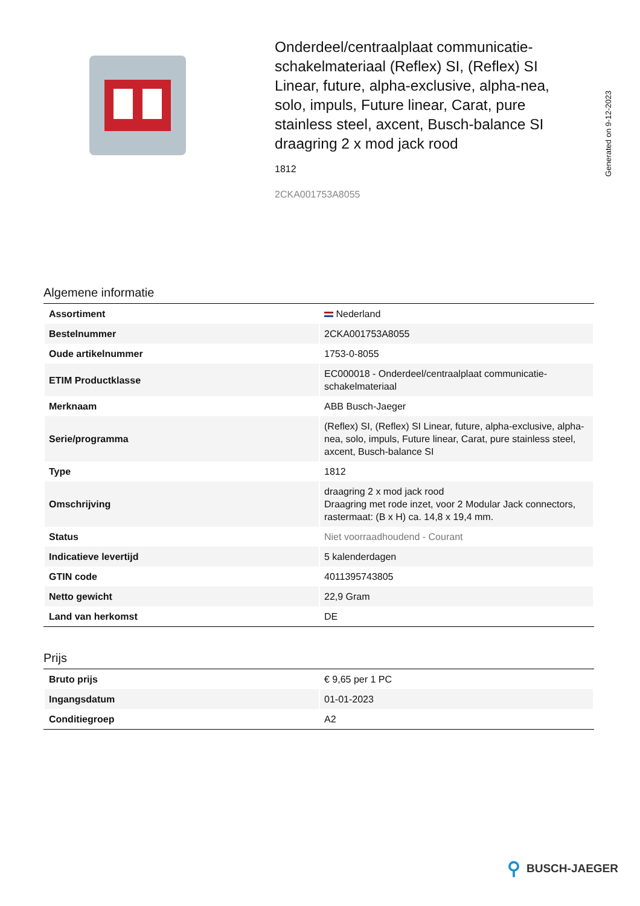Onderdeel/centraalplaat communicatie-schakelmateriaal (Reflex) SI, (Reflex) SI Linear, future, alpha-exclusive, alpha-nea, solo, impuls, Future linear, Carat, pure stainless steel, axcent, Busch-balance SI draagring 2 x mod jack rood
1812
2CKA001753A8055
Generated on 9-12-2023
Algemene informatie
| Assortiment | Nederland |
| Bestelnummer | 2CKA001753A8055 |
| Oude artikelnummer | 1753-0-8055 |
| ETIM Productklasse | EC000018 - Onderdeel/centraalplaat communicatie-schakelmateriaal |
| Merknaam | ABB Busch-Jaeger |
| Serie/programma | (Reflex) SI, (Reflex) SI Linear, future, alpha-exclusive, alpha-nea, solo, impuls, Future linear, Carat, pure stainless steel, axcent, Busch-balance SI |
| Type | 1812 |
| Omschrijving | draagring 2 x mod jack rood Draagring met rode inzet, voor 2 Modular Jack connectors, rastermaat: (B x H) ca. 14,8 x 19,4 mm. |
| Status | Niet voorraadhoudend - Courant |
| Indicatieve levertijd | 5 kalenderdagen |
| GTIN code | 4011395743805 |
| Netto gewicht | 22,9 Gram |
| Land van herkomst | DE |
Prijs
| Bruto prijs | € 9,65 per 1 PC |
| Ingangsdatum | 01-01-2023 |
| Conditiegroep | A2 |
⚲ BUSCH-JAEGER